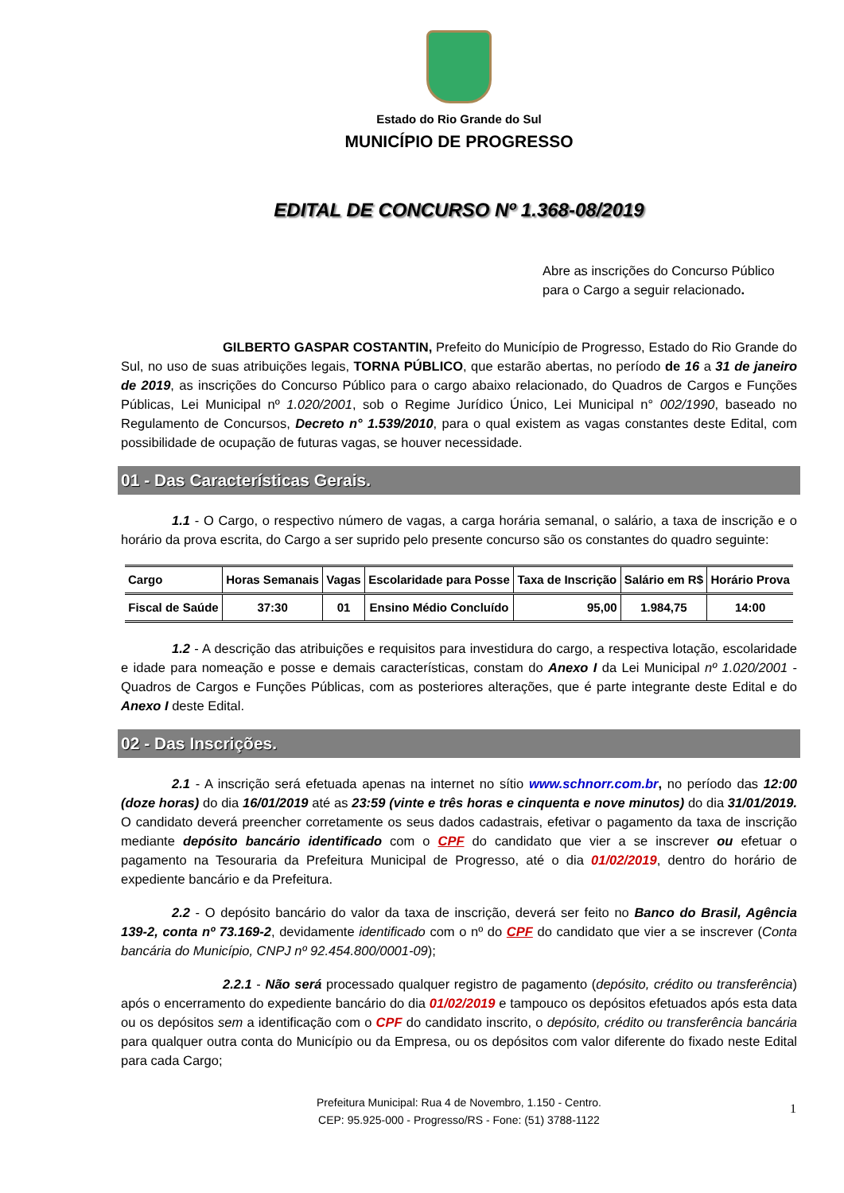Estado do Rio Grande do Sul
MUNICÍPIO DE PROGRESSO
EDITAL DE CONCURSO Nº 1.368-08/2019
Abre as inscrições do Concurso Público para o Cargo a seguir relacionado.
GILBERTO GASPAR COSTANTIN, Prefeito do Município de Progresso, Estado do Rio Grande do Sul, no uso de suas atribuições legais, TORNA PÚBLICO, que estarão abertas, no período de 16 a 31 de janeiro de 2019, as inscrições do Concurso Público para o cargo abaixo relacionado, do Quadros de Cargos e Funções Públicas, Lei Municipal nº 1.020/2001, sob o Regime Jurídico Único, Lei Municipal n° 002/1990, baseado no Regulamento de Concursos, Decreto n° 1.539/2010, para o qual existem as vagas constantes deste Edital, com possibilidade de ocupação de futuras vagas, se houver necessidade.
01 - Das Características Gerais.
1.1 - O Cargo, o respectivo número de vagas, a carga horária semanal, o salário, a taxa de inscrição e o horário da prova escrita, do Cargo a ser suprido pelo presente concurso são os constantes do quadro seguinte:
| Cargo | Horas Semanais | Vagas | Escolaridade para Posse | Taxa de Inscrição | Salário em R$ | Horário Prova |
| --- | --- | --- | --- | --- | --- | --- |
| Fiscal de Saúde | 37:30 | 01 | Ensino Médio Concluído | 95,00 | 1.984,75 | 14:00 |
1.2 - A descrição das atribuições e requisitos para investidura do cargo, a respectiva lotação, escolaridade e idade para nomeação e posse e demais características, constam do Anexo I da Lei Municipal nº 1.020/2001 - Quadros de Cargos e Funções Públicas, com as posteriores alterações, que é parte integrante deste Edital e do Anexo I deste Edital.
02 - Das Inscrições.
2.1 - A inscrição será efetuada apenas na internet no sítio www.schnorr.com.br, no período das 12:00 (doze horas) do dia 16/01/2019 até as 23:59 (vinte e três horas e cinquenta e nove minutos) do dia 31/01/2019. O candidato deverá preencher corretamente os seus dados cadastrais, efetivar o pagamento da taxa de inscrição mediante depósito bancário identificado com o CPF do candidato que vier a se inscrever ou efetuar o pagamento na Tesouraria da Prefeitura Municipal de Progresso, até o dia 01/02/2019, dentro do horário de expediente bancário e da Prefeitura.
2.2 - O depósito bancário do valor da taxa de inscrição, deverá ser feito no Banco do Brasil, Agência 139-2, conta nº 73.169-2, devidamente identificado com o nº do CPF do candidato que vier a se inscrever (Conta bancária do Município, CNPJ nº 92.454.800/0001-09);
2.2.1 - Não será processado qualquer registro de pagamento (depósito, crédito ou transferência) após o encerramento do expediente bancário do dia 01/02/2019 e tampouco os depósitos efetuados após esta data ou os depósitos sem a identificação com o CPF do candidato inscrito, o depósito, crédito ou transferência bancária para qualquer outra conta do Município ou da Empresa, ou os depósitos com valor diferente do fixado neste Edital para cada Cargo;
Prefeitura Municipal: Rua 4 de Novembro, 1.150 - Centro.
CEP: 95.925-000 - Progresso/RS - Fone: (51) 3788-1122
1